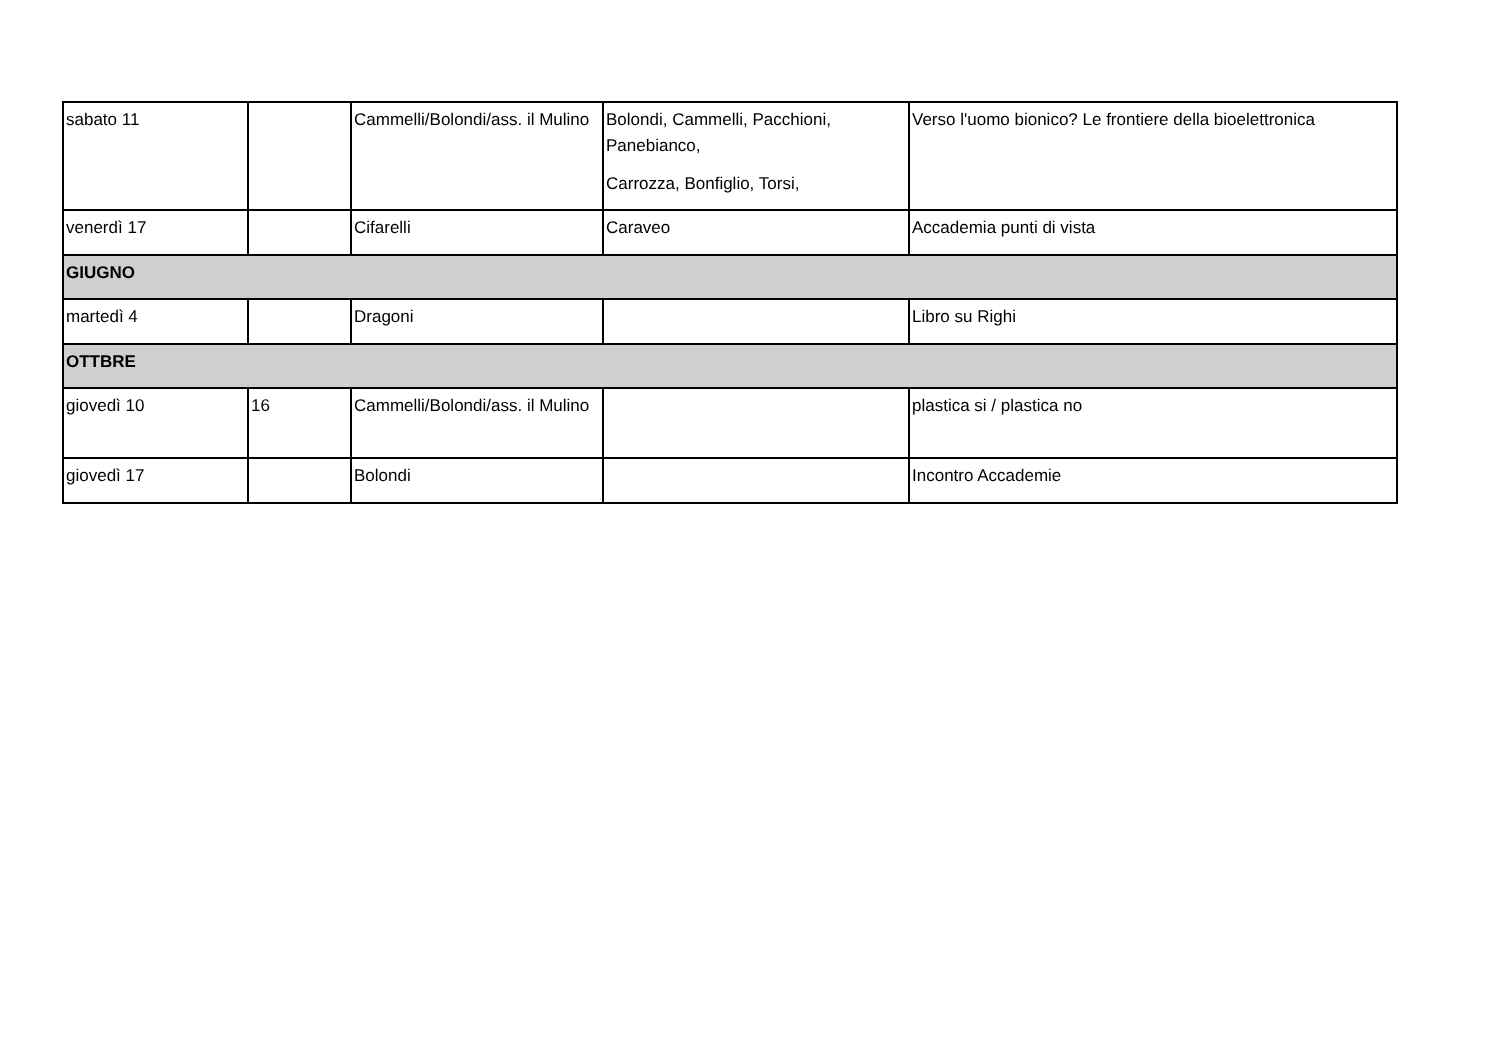| sabato 11 | | Cammelli/Bolondi/ass. il Mulino | Bolondi, Cammelli, Pacchioni, Panebianco, Carrozza, Bonfiglio, Torsi, | Verso l'uomo bionico? Le frontiere della bioelettronica |
| venerdì 17 | | Cifarelli | Caraveo | Accademia punti di vista |
| GIUGNO | | | | |
| martedì 4 | | Dragoni | | Libro su Righi |
| OTTBRE | | | | |
| giovedì 10 | 16 | Cammelli/Bolondi/ass. il Mulino | | plastica si / plastica no |
| giovedì 17 | | Bolondi | | Incontro Accademie |